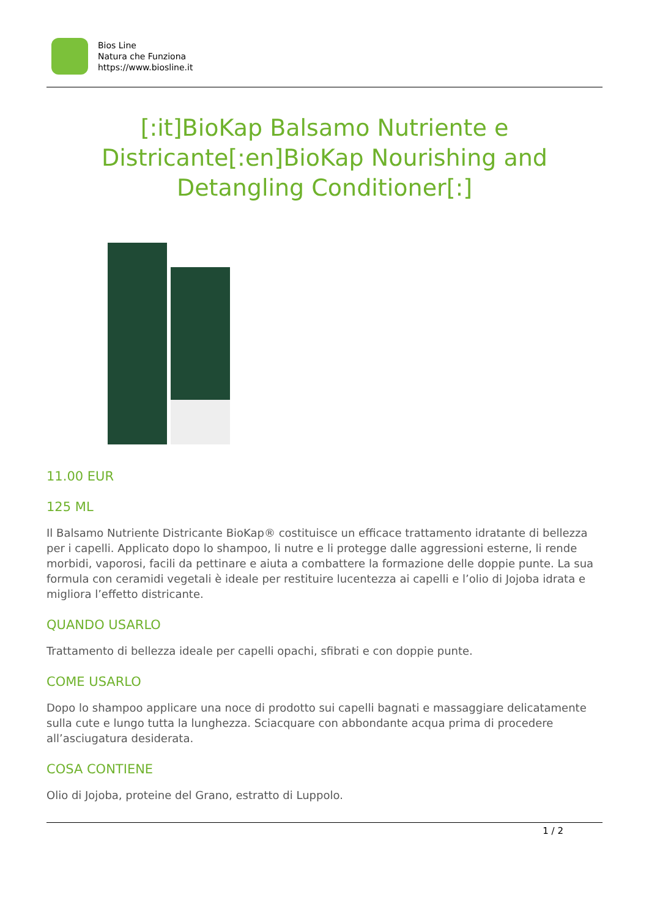Bios Line
Natura che Funziona
https://www.biosline.it
[:it]BioKap Balsamo Nutriente e Districante[:en]BioKap Nourishing and Detangling Conditioner[:]
11.00 EUR
125 ML
Il Balsamo Nutriente Districante BioKap® costituisce un efficace trattamento idratante di bellezza per i capelli. Applicato dopo lo shampoo, li nutre e li protegge dalle aggressioni esterne, li rende morbidi, vaporosi, facili da pettinare e aiuta a combattere la formazione delle doppie punte. La sua formula con ceramidi vegetali è ideale per restituire lucentezza ai capelli e l’olio di Jojoba idrata e migliora l’effetto districante.
QUANDO USARLO
Trattamento di bellezza ideale per capelli opachi, sfibrati e con doppie punte.
COME USARLO
Dopo lo shampoo applicare una noce di prodotto sui capelli bagnati e massaggiare delicatamente sulla cute e lungo tutta la lunghezza. Sciacquare con abbondante acqua prima di procedere all’asciugatura desiderata.
COSA CONTIENE
Olio di Jojoba, proteine del Grano, estratto di Luppolo.
1 / 2